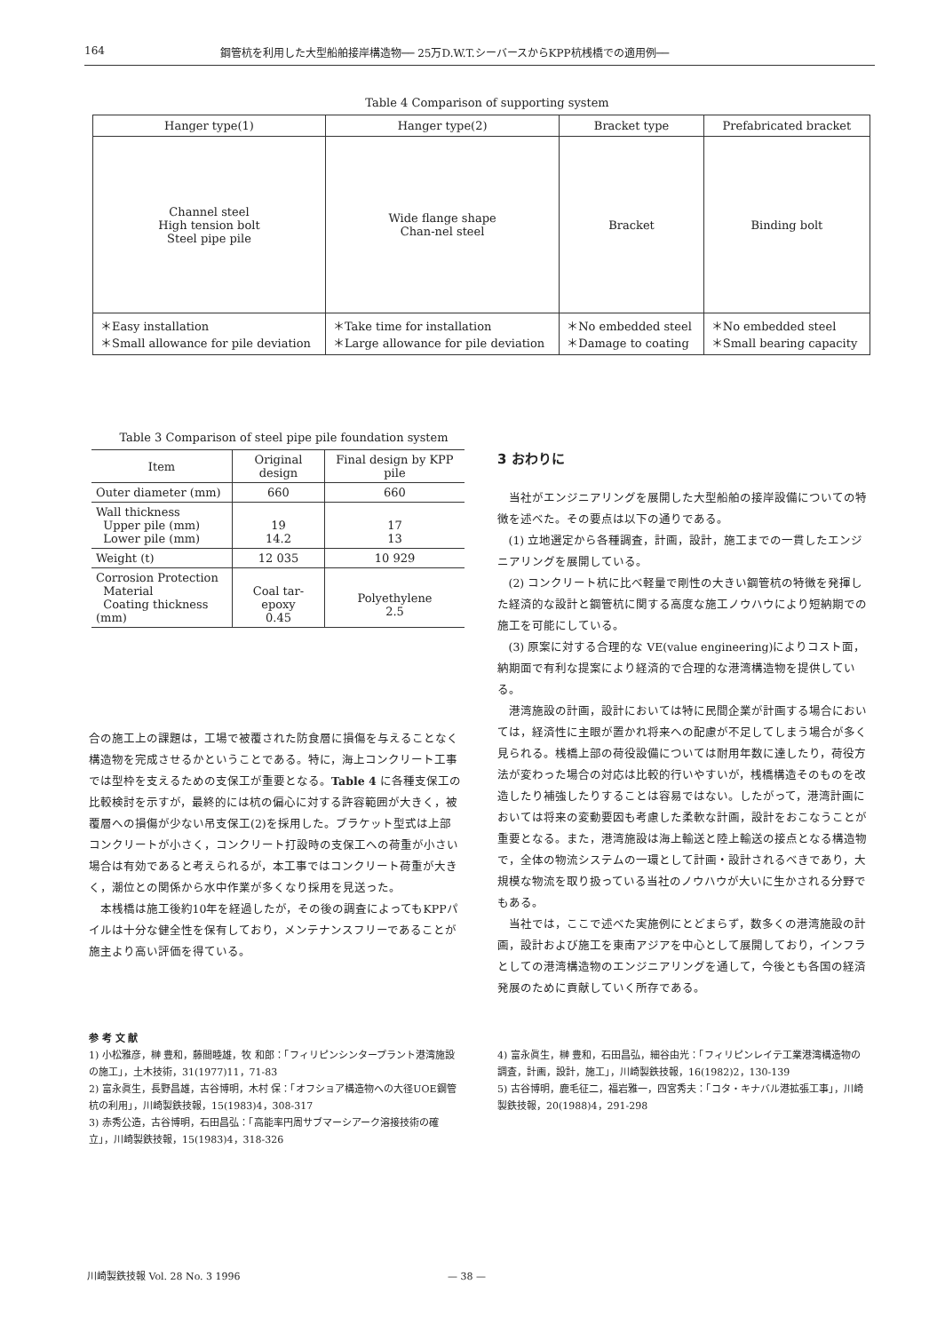164 鋼管杭を利用した大型船舶接岸構造物── 25万D.W.T.シーバースからKPP杭桟橋での適用例──
Table 4 Comparison of supporting system
| Hanger type(1) | Hanger type(2) | Bracket type | Prefabricated bracket |
| --- | --- | --- | --- |
| Channel steel High tension bolt Steel pipe pile | Wide flange shape Chan-nel steel | Bracket | Binding bolt |
| ＊Easy installation ＊Small allowance for pile deviation | ＊Take time for installation ＊Large allowance for pile deviation | ＊No embedded steel ＊Damage to coating | ＊No embedded steel ＊Small bearing capacity |
Table 3 Comparison of steel pipe pile foundation system
| Item | Original design | Final design by KPP pile |
| --- | --- | --- |
| Outer diameter (mm) | 660 | 660 |
| Wall thickness Upper pile (mm) Lower pile (mm) | 19 14.2 | 17 13 |
| Weight (t) | 12 035 | 10 929 |
| Corrosion Protection Material Coating thickness (mm) | Coal tar-epoxy 0.45 | Polyethylene 2.5 |
合の施工上の課題は，工場で被覆された防食層に損傷を与えることなく構造物を完成させるかということである。特に，海上コンクリート工事では型枠を支えるための支保工が重要となる。Table 4 に各種支保工の比較検討を示すが，最終的には杭の偏心に対する許容範囲が大きく，被覆層への損傷が少ない吊支保工(2)を採用した。ブラケット型式は上部コンクリートが小さく，コンクリート打設時の支保工への荷重が小さい場合は有効であると考えられるが，本工事ではコンクリート荷重が大きく，潮位との関係から水中作業が多くなり採用を見送った。
本桟橋は施工後約10年を経過したが，その後の調査によってもKPPパイルは十分な健全性を保有しており，メンテナンスフリーであることが施主より高い評価を得ている。
3 おわりに
当社がエンジニアリングを展開した大型船舶の接岸設備についての特徴を述べた。その要点は以下の通りである。
(1) 立地選定から各種調査，計画，設計，施工までの一貫したエンジニアリングを展開している。
(2) コンクリート杭に比べ軽量で剛性の大きい鋼管杭の特徴を発揮した経済的な設計と鋼管杭に関する高度な施工ノウハウにより短納期での施工を可能にしている。
(3) 原案に対する合理的な VE(value engineering)によりコスト面，納期面で有利な提案により経済的で合理的な港湾構造物を提供している。
港湾施設の計画，設計においては特に民間企業が計画する場合においては，経済性に主眼が置かれ将来への配慮が不足してしまう場合が多く見られる。桟橋上部の荷役設備については耐用年数に達したり，荷役方法が変わった場合の対応は比較的行いやすいが，桟橋構造そのものを改造したり補強したりすることは容易ではない。したがって，港湾計画においては将来の変動要因も考慮した柔軟な計画，設計をおこなうことが重要となる。また，港湾施設は海上輸送と陸上輸送の接点となる構造物で，全体の物流システムの一環として計画・設計されるべきであり，大規模な物流を取り扱っている当社のノウハウが大いに生かされる分野でもある。
当社では，ここで述べた実施例にとどまらず，数多くの港湾施設の計画，設計および施工を東南アジアを中心として展開しており，インフラとしての港湾構造物のエンジニアリングを通して，今後とも各国の経済発展のために貢献していく所存である。
参 考 文 献
1) 小松雅彦，榊 豊和，藤間睦雄，牧 和郎：「フィリピンシンタープラント港湾施設の施工」，土木技術，31(1977)11，71-83
2) 富永眞生，長野昌雄，古谷博明，木村 保：「オフショア構造物への大径UOE鋼管杭の利用」，川崎製鉄技報，15(1983)4，308-317
3) 赤秀公造，古谷博明，石田昌弘：「高能率円周サブマーシアーク溶接技術の確立」，川崎製鉄技報，15(1983)4，318-326
4) 富永眞生，榊 豊和，石田昌弘，細谷由光：「フィリピンレイテ工業港湾構造物の調査，計画，設計，施工」，川崎製鉄技報，16(1982)2，130-139
5) 古谷博明，鹿毛征二，福岩雅一，四宮秀夫：「コタ・キナバル港拡張工事」，川崎製鉄技報，20(1988)4，291-298
川崎製鉄技報 Vol. 28 No. 3 1996 — 38 —